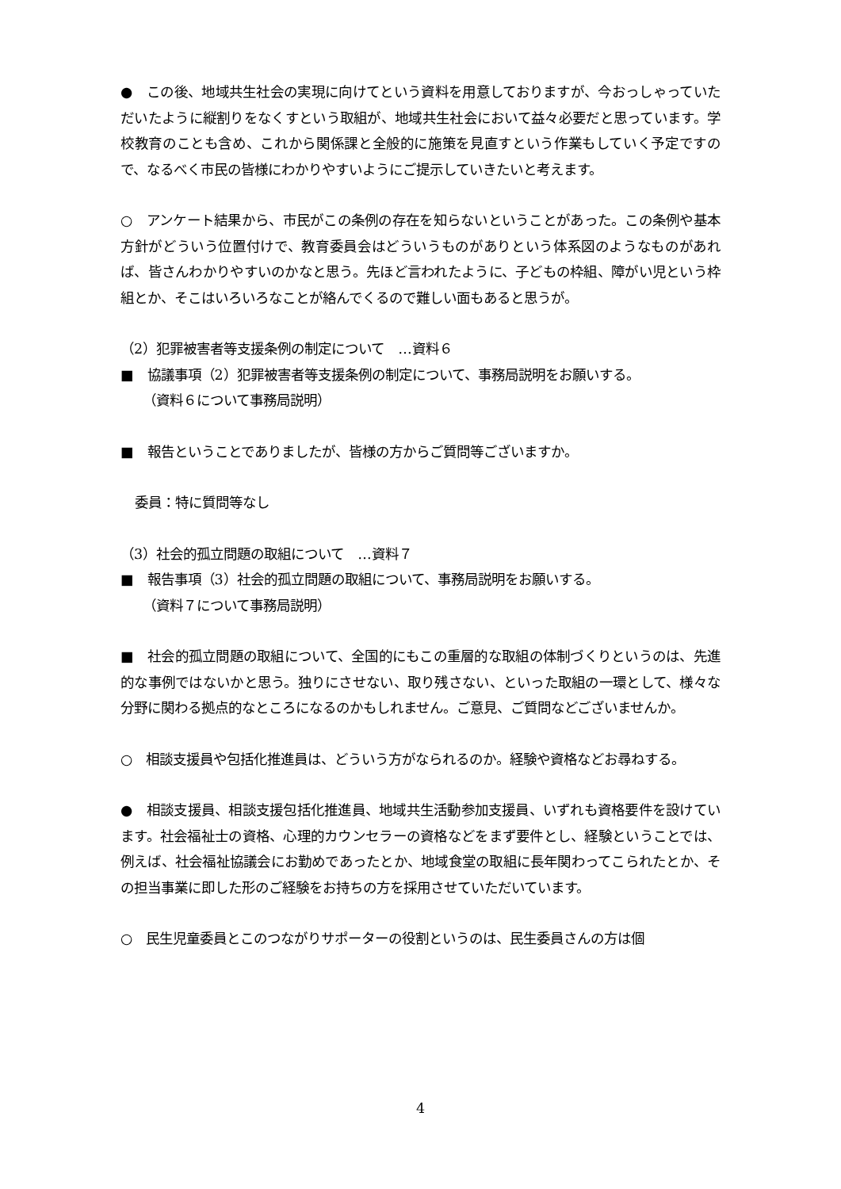●　この後、地域共生社会の実現に向けてという資料を用意しておりますが、今おっしゃっていただいたように縦割りをなくすという取組が、地域共生社会において益々必要だと思っています。学校教育のことも含め、これから関係課と全般的に施策を見直すという作業もしていく予定ですので、なるべく市民の皆様にわかりやすいようにご提示していきたいと考えます。
○　アンケート結果から、市民がこの条例の存在を知らないということがあった。この条例や基本方針がどういう位置付けで、教育委員会はどういうものがありという体系図のようなものがあれば、皆さんわかりやすいのかなと思う。先ほど言われたように、子どもの枠組、障がい児という枠組とか、そこはいろいろなことが絡んでくるので難しい面もあると思うが。
（2）犯罪被害者等支援条例の制定について　…資料６
■　協議事項（2）犯罪被害者等支援条例の制定について、事務局説明をお願いする。
（資料６について事務局説明）
■　報告ということでありましたが、皆様の方からご質問等ございますか。
委員：特に質問等なし
（3）社会的孤立問題の取組について　…資料７
■　報告事項（3）社会的孤立問題の取組について、事務局説明をお願いする。
（資料７について事務局説明）
■　社会的孤立問題の取組について、全国的にもこの重層的な取組の体制づくりというのは、先進的な事例ではないかと思う。独りにさせない、取り残さない、といった取組の一環として、様々な分野に関わる拠点的なところになるのかもしれません。ご意見、ご質問などございませんか。
○　相談支援員や包括化推進員は、どういう方がなられるのか。経験や資格などお尋ねする。
●　相談支援員、相談支援包括化推進員、地域共生活動参加支援員、いずれも資格要件を設けています。社会福祉士の資格、心理的カウンセラーの資格などをまず要件とし、経験ということでは、例えば、社会福祉協議会にお勤めであったとか、地域食堂の取組に長年関わってこられたとか、その担当事業に即した形のご経験をお持ちの方を採用させていただいています。
○　民生児童委員とこのつながりサポーターの役割というのは、民生委員さんの方は個
4